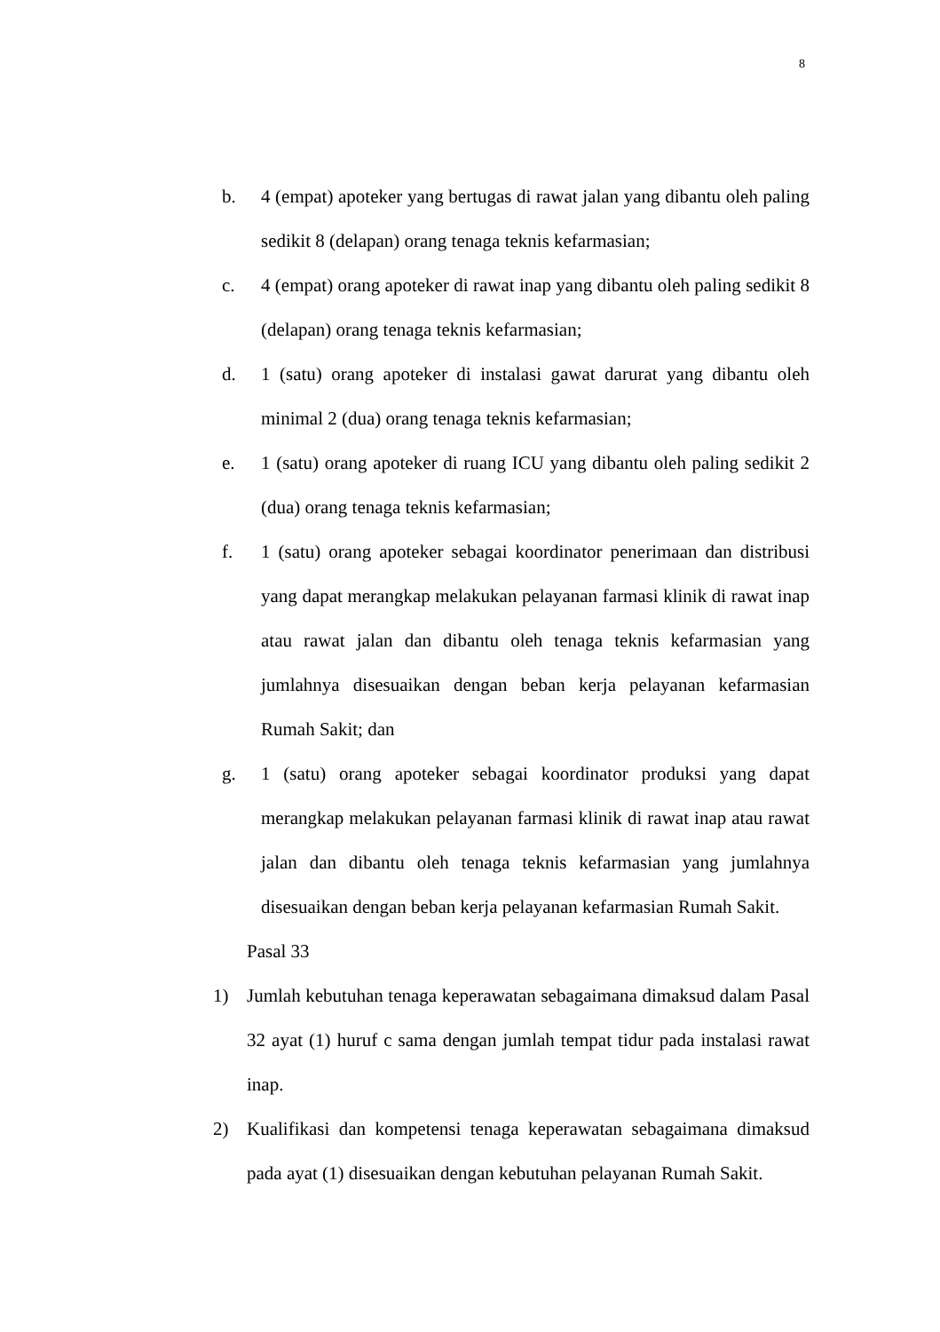8
b. 4 (empat) apoteker yang bertugas di rawat jalan yang dibantu oleh paling sedikit 8 (delapan) orang tenaga teknis kefarmasian;
c. 4 (empat) orang apoteker di rawat inap yang dibantu oleh paling sedikit 8 (delapan) orang tenaga teknis kefarmasian;
d. 1 (satu) orang apoteker di instalasi gawat darurat yang dibantu oleh minimal 2 (dua) orang tenaga teknis kefarmasian;
e. 1 (satu) orang apoteker di ruang ICU yang dibantu oleh paling sedikit 2 (dua) orang tenaga teknis kefarmasian;
f. 1 (satu) orang apoteker sebagai koordinator penerimaan dan distribusi yang dapat merangkap melakukan pelayanan farmasi klinik di rawat inap atau rawat jalan dan dibantu oleh tenaga teknis kefarmasian yang jumlahnya disesuaikan dengan beban kerja pelayanan kefarmasian Rumah Sakit; dan
g. 1 (satu) orang apoteker sebagai koordinator produksi yang dapat merangkap melakukan pelayanan farmasi klinik di rawat inap atau rawat jalan dan dibantu oleh tenaga teknis kefarmasian yang jumlahnya disesuaikan dengan beban kerja pelayanan kefarmasian Rumah Sakit.
Pasal 33
1) Jumlah kebutuhan tenaga keperawatan sebagaimana dimaksud dalam Pasal 32 ayat (1) huruf c sama dengan jumlah tempat tidur pada instalasi rawat inap.
2) Kualifikasi dan kompetensi tenaga keperawatan sebagaimana dimaksud pada ayat (1) disesuaikan dengan kebutuhan pelayanan Rumah Sakit.